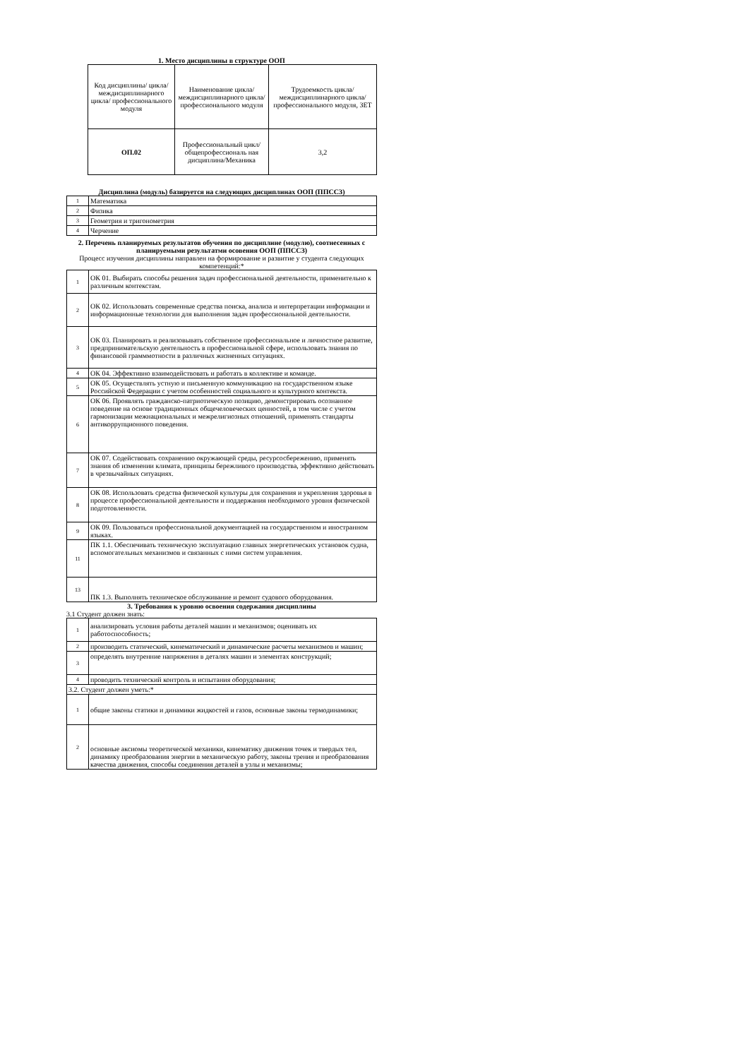1. Место дисциплины в структуре ООП
| Код дисциплины/ цикла/ междисциплинарного цикла/ профессионального модуля | Наименование цикла/ междисциплинарного цикла/ профессионального модуля | Трудоемкость цикла/ междисциплинарного цикла/ профессионального модуля, ЗЕТ |
| --- | --- | --- |
| ОП.02 | Профессиональный цикл/общепрофессиональ ная дисциплина/Механика | 3,2 |
Дисциплина (модуль) базируется на следующих дисциплинах ООП (ППССЗ)
| 1 | Математика |
| 2 | Физика |
| 3 | Геометрия и тригонометрия |
| 4 | Черчение |
2. Перечень планируемых результатов обучения по дисциплине (модулю), соотнесенных с планируемыми результатми осовения ООП (ППССЗ)
Процесс изучения дисциплины направлен на формирование и развитие у студента следующих компетенций:*
| 1 | ОК 01. Выбирать способы решения задач профессиональной деятельности, применительно к различным контекстам. |
| 2 | ОК 02. Использовать современные средства поиска, анализа и интерпретации информации и информационные технологии для выполнения задач профессиональной деятельности. |
| 3 | ОК 03. Планировать и реализовывать собственное профессиональное и личностное развитие, предпринимательскую деятельность в профессиональной сфере, использовать знания по финансовой грамммотности в различных жизненных ситуациях. |
| 4 | ОК 04. Эффективно взаимодействовать и работать в коллективе и команде. |
| 5 | ОК 05. Осуществлять устную и письменную коммуникацию на государственном языке Российской Федерации с учетом особенностей социального и культурного контекста. |
| 6 | ОК 06. Проявлять гражданско-патриотическую позицию, демонстрировать осознанное поведение на основе традиционных общечеловеческих ценностей, в том числе с учетом гармонизации межнациональных и межрелигиозных отношений, применять стандарты антикоррупционного поведения. |
| 7 | ОК 07. Содействовать сохранению окружающей среды, ресурсосбережению, применять знания об изменении климата, принципы бережливого производства, эффективно действовать в чрезвычайных ситуациях. |
| 8 | ОК 08. Использовать средства физической культуры для сохранения и укрепления здоровья в процессе профессиональной деятельности и поддержания необходимого уровня физической подготовленности. |
| 9 | ОК 09. Пользоваться профессиональной документацией на государственном и иностранном языках. |
| 11 | ПК 1.1. Обеспечивать техническую эксплуатацию главных энергетических установок судна, вспомогательных механизмов и связанных с ними систем управления. |
| 13 | ПК 1.3. Выполнять техническое обслуживание и ремонт судового оборудования. |
3. Требования к уровню освоения содержания дисциплины
3.1 Студент должен знать:
| 1 | анализировать условия работы деталей машин и механизмов; оценивать их работоспособность; |
| 2 | производить статический, кинематический и динамические расчеты механизмов и машин; |
| 3 | определять внутренние напряжения в деталях машин и элементах конструкций; |
| 4 | проводить технический контроль и испытания оборудования; |
| 3.2. Студент должен уметь:* | |
| 1 | общие законы статики и динамики жидкостей и газов, основные законы термодинамики; |
| 2 | основные аксиомы теоретической механики, кинематику движения точек и твердых тел, динамику преобразования энергии в механическую работу, законы трения и преобразования качества движения, способы соединения деталей в узлы и механизмы; |